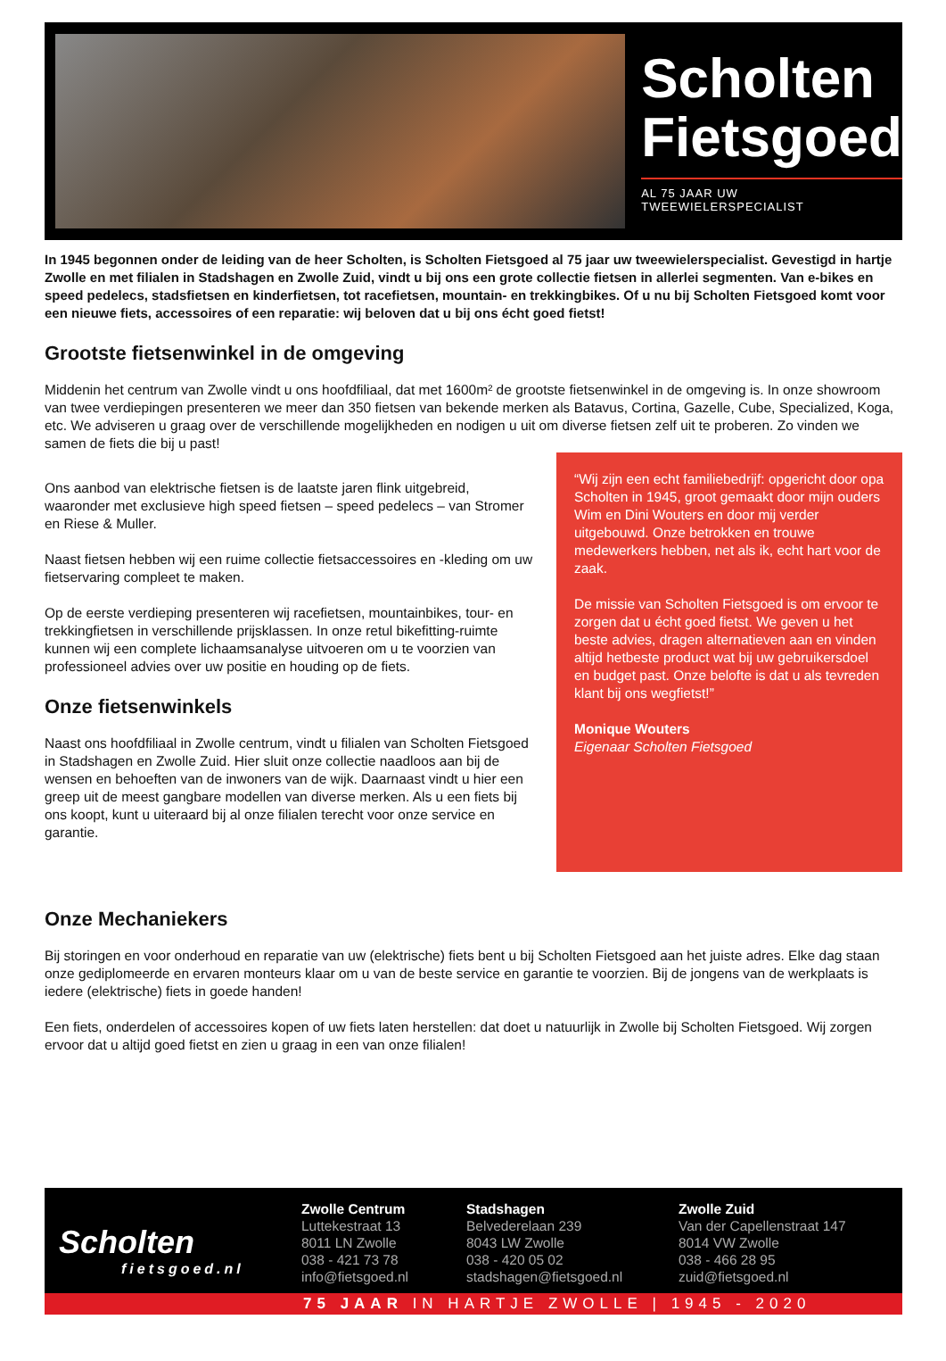Scholten
Fietsgoed
AL 75 JAAR UW TWEEWIELERSPECIALIST
In 1945 begonnen onder de leiding van de heer Scholten, is Scholten Fietsgoed al 75 jaar uw tweewielerspecialist. Gevestigd in hartje Zwolle en met filialen in Stadshagen en Zwolle Zuid, vindt u bij ons een grote collectie fietsen in allerlei segmenten. Van e-bikes en speed pedelecs, stadsfietsen en kinderfietsen, tot racefietsen, mountain- en trekkingbikes. Of u nu bij Scholten Fietsgoed komt voor een nieuwe fiets, accessoires of een reparatie: wij beloven dat u bij ons écht goed fietst!
Grootste fietsenwinkel in de omgeving
Middenin het centrum van Zwolle vindt u ons hoofdfiliaal, dat met 1600m² de grootste fietsenwinkel in de omgeving is. In onze showroom van twee verdiepingen presenteren we meer dan 350 fietsen van bekende merken als Batavus, Cortina, Gazelle, Cube, Specialized, Koga, etc. We adviseren u graag over de verschillende mogelijkheden en nodigen u uit om diverse fietsen zelf uit te proberen. Zo vinden we samen de fiets die bij u past!
Ons aanbod van elektrische fietsen is de laatste jaren flink uitgebreid, waaronder met exclusieve high speed fietsen – speed pedelecs – van Stromer en Riese & Muller.
Naast fietsen hebben wij een ruime collectie fietsaccessoires en -kleding om uw fietservaring compleet te maken.
Op de eerste verdieping presenteren wij racefietsen, mountainbikes, tour- en trekkingfietsen in verschillende prijsklassen. In onze retul bikefitting-ruimte kunnen wij een complete lichaamsanalyse uitvoeren om u te voorzien van professioneel advies over uw positie en houding op de fiets.
Onze fietsenwinkels
Naast ons hoofdfiliaal in Zwolle centrum, vindt u filialen van Scholten Fietsgoed in Stadshagen en Zwolle Zuid. Hier sluit onze collectie naadloos aan bij de wensen en behoeften van de inwoners van de wijk. Daarnaast vindt u hier een greep uit de meest gangbare modellen van diverse merken. Als u een fiets bij ons koopt, kunt u uiteraard bij al onze filialen terecht voor onze service en garantie.
“Wij zijn een echt familiebedrijf: opgericht door opa Scholten in 1945, groot gemaakt door mijn ouders Wim en Dini Wouters en door mij verder uitgebouwd. Onze betrokken en trouwe medewerkers hebben, net als ik, echt hart voor de zaak.
De missie van Scholten Fietsgoed is om ervoor te zorgen dat u écht goed fietst. We geven u het beste advies, dragen alternatieven aan en vinden altijd hetbeste product wat bij uw gebruikersdoel en budget past. Onze belofte is dat u als tevreden klant bij ons wegfietst!”
Monique Wouters
Eigenaar Scholten Fietsgoed
Onze Mechaniekers
Bij storingen en voor onderhoud en reparatie van uw (elektrische) fiets bent u bij Scholten Fietsgoed aan het juiste adres. Elke dag staan onze gediplomeerde en ervaren monteurs klaar om u van de beste service en garantie te voorzien. Bij de jongens van de werkplaats is iedere (elektrische) fiets in goede handen!
Een fiets, onderdelen of accessoires kopen of uw fiets laten herstellen: dat doet u natuurlijk in Zwolle bij Scholten Fietsgoed. Wij zorgen ervoor dat u altijd goed fietst en zien u graag in een van onze filialen!
Scholten
fietsgoed.nl
Zwolle Centrum
Luttekestraat 13
8011 LN Zwolle
038 - 421 73 78
info@fietsgoed.nl
Stadshagen
Belvederelaan 239
8043 LW Zwolle
038 - 420 05 02
stadshagen@fietsgoed.nl
Zwolle Zuid
Van der Capellenstraat 147
8014 VW Zwolle
038 - 466 28 95
zuid@fietsgoed.nl
75 JAAR IN HARTJE ZWOLLE | 1945 - 2020